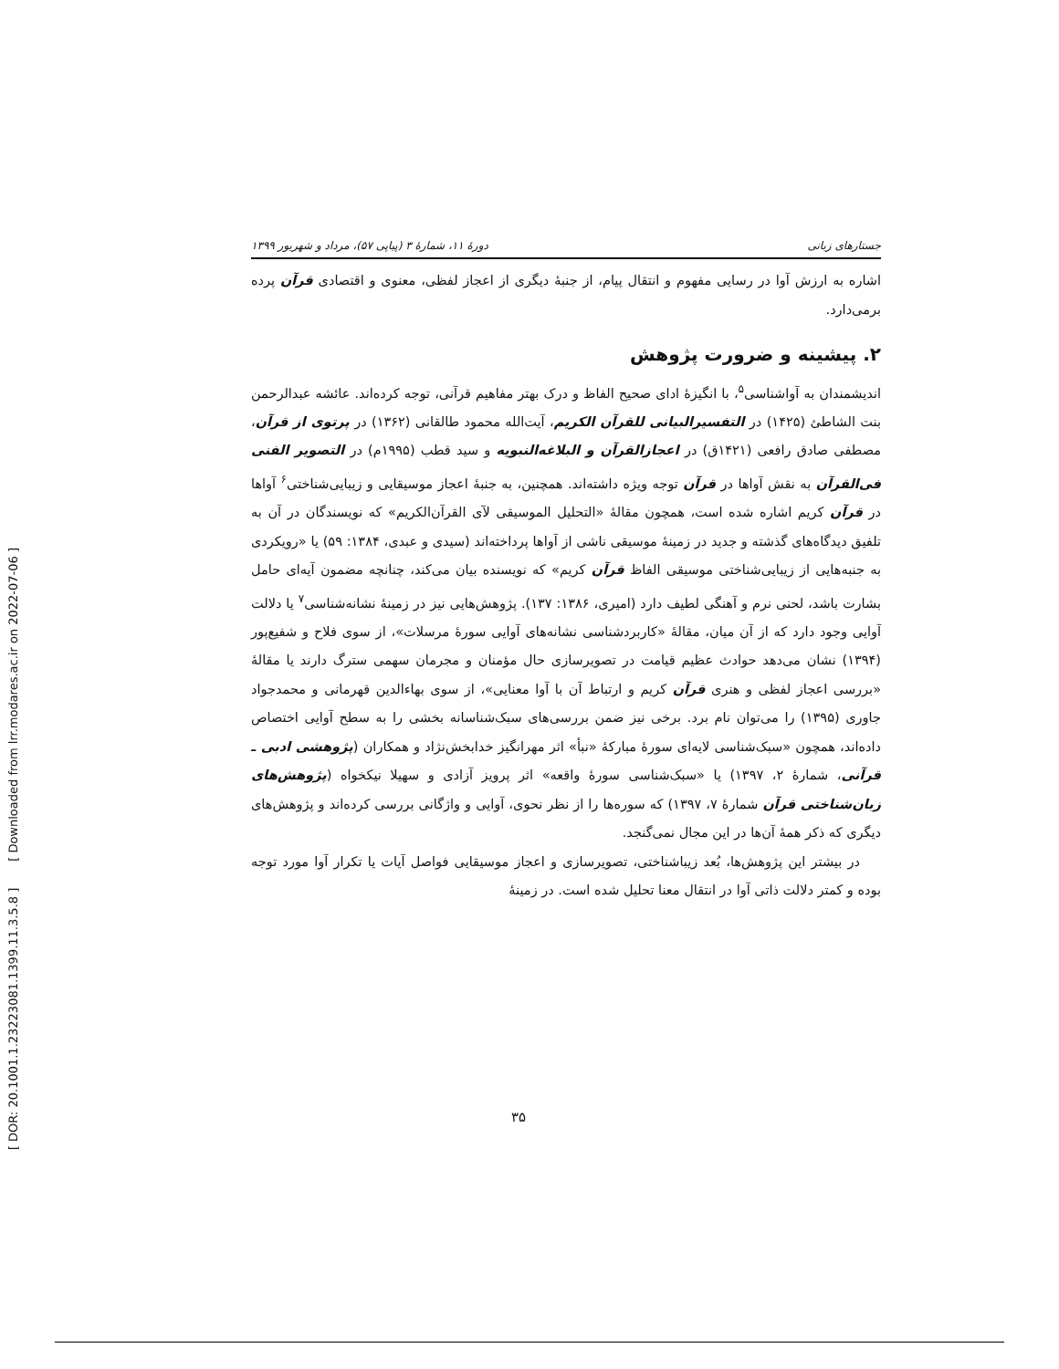[ DOR: 20.1001.1.23223081.1399.11.3.5.8 ] [ Downloaded from lrr.modares.ac.ir on 2022-07-06 ]
جستارهای زبانی دورهٔ ۱۱، شمارهٔ ۳ (پیاپی ۵۷)، مرداد و شهریور ۱۳۹۹
اشاره به ارزش آوا در رسایی مفهوم و انتقال پیام، از جنبهٔ دیگری از اعجاز لفظی، معنوی و اقتصادی قرآن پرده برمی‌دارد.
۲. پیشینه و ضرورت پژوهش
اندیشمندان به آواشناسی<sup>۵</sup>، با انگیزهٔ ادای صحیح الفاظ و درک بهتر مفاهیم قرآنی، توجه کرده‌اند. عائشه عبدالرحمن بنت الشاطئ (۱۴۲۵) در التفسیرالبیانی للقرآن الکریم، آیت‌الله محمود طالقانی (۱۳۶۲) در پرتوی از قرآن، مصطفی صادق رافعی (۱۴۲۱ق) در اعجازالقرآن و البلاغه‌النبویه و سید قطب (۱۹۹۵م) در التصویر الفنی فی‌القرآن به نقش آواها در قرآن توجه ویژه داشته‌اند. همچنین، به جنبهٔ اعجاز موسیقایی و زیبایی‌شناختی<sup>۶</sup> آواها در قرآن کریم اشاره شده است، همچون مقالهٔ «التحلیل الموسیقی لآی القرآن‌الکریم» که نویسندگان در آن به تلفیق دیدگاه‌های گذشته و جدید در زمینهٔ موسیقی ناشی از آواها پرداخته‌اند (سیدی و عبدی، ۱۳۸۴: ۵۹) یا «رویکردی به جنبه‌هایی از زیبایی‌شناختی موسیقی الفاظ قرآن کریم» که نویسنده بیان می‌کند، چنانچه مضمون آیه‌ای حامل بشارت باشد، لحنی نرم و آهنگی لطیف دارد (امیری، ۱۳۸۶: ۱۳۷). پژوهش‌هایی نیز در زمینهٔ نشانه‌شناسی<sup>۷</sup> یا دلالت آوایی وجود دارد که از آن میان، مقالهٔ «کاربردشناسی نشانه‌های آوایی سورهٔ مرسلات»، از سوی فلاح و شفیع‌پور (۱۳۹۴) نشان می‌دهد حوادث عظیم قیامت در تصویرسازی حال مؤمنان و مجرمان سهمی سترگ دارند یا مقالهٔ «بررسی اعجاز لفظی و هنری قرآن کریم و ارتباط آن با آوا معنایی»، از سوی بهاءالدین قهرمانی و محمدجواد جاوری (۱۳۹۵) را می‌توان نام برد. برخی نیز ضمن بررسی‌های سبک‌شناسانه بخشی را به سطح آوایی اختصاص داده‌اند، همچون «سبک‌شناسی لایه‌ای سورهٔ مبارکهٔ «نبأ» اثر مهرانگیز خدابخش‌نژاد و همکاران (پژوهشی ادبی ـ قرآنی، شمارهٔ ۲، ۱۳۹۷) یا «سبک‌شناسی سورهٔ واقعه» اثر پرویز آزادی و سهیلا نیکخواه (پژوهش‌های زبان‌شناختی قرآن شمارهٔ ۷، ۱۳۹۷) که سوره‌ها را از نظر نحوی، آوایی و واژگانی بررسی کرده‌اند و پژوهش‌های دیگری که ذکر همهٔ آن‌ها در این مجال نمی‌گنجد.
در بیشتر این پژوهش‌ها، بُعد زیباشناختی، تصویرسازی و اعجاز موسیقایی فواصل آیات یا تکرار آوا مورد توجه بوده و کمتر دلالت ذاتی آوا در انتقال معنا تحلیل شده است. در زمینهٔ
۳۵